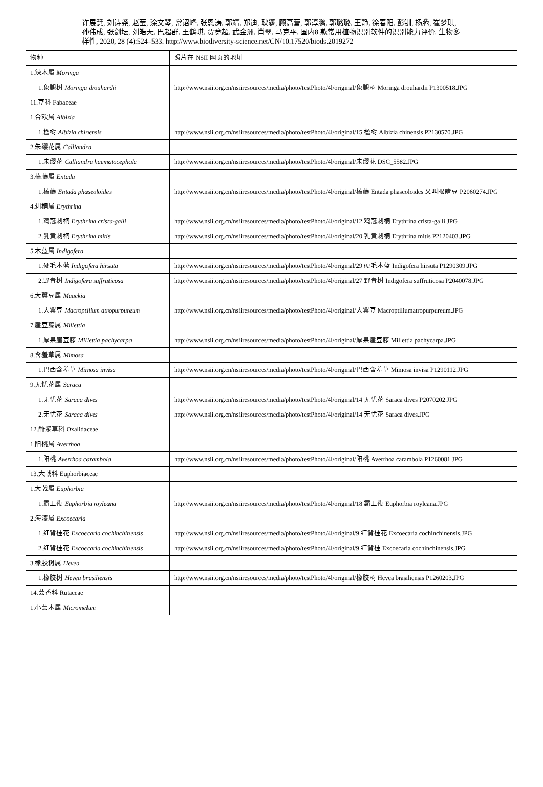许展慧, 刘诗尧, 赵莹, 涂文琴, 常诏峰, 张恩涛, 郭靖, 郑迪, 耿鎏, 顾高营, 郭淳鹏, 郭璐璐, 王静, 徐春阳, 彭钏, 杨腾, 崔梦琪, 孙伟成, 张剑坛, 刘皓天, 巴超群, 王鹤琪, 贾竞超, 武金洲, 肖翠, 马克平. 国内8 款常用植物识别软件的识别能力评价. 生物多样性, 2020, 28 (4):524–533. http://www.biodiversity-science.net/CN/10.17520/biods.2019272
| 物种 | 照片在 NSII 网页的地址 |
| 1.辣木属 Moringa | |
| 1.象腿树 Moringa drouhardii | http://www.nsii.org.cn/nsiiresources/media/photo/testPhoto/4l/original/象腿树 Moringa drouhardii P1300518.JPG |
| 11.豆科 Fabaceae | |
| 1.合欢属 Albizia | |
| 1.楹树 Albizia chinensis | http://www.nsii.org.cn/nsiiresources/media/photo/testPhoto/4l/original/15 楹树 Albizia chinensis P2130570.JPG |
| 2.朱缨花属 Calliandra | |
| 1.朱缨花 Calliandra haematocephala | http://www.nsii.org.cn/nsiiresources/media/photo/testPhoto/4l/original/朱缨花 DSC_5582.JPG |
| 3.榼藤属 Entada | |
| 1.榼藤 Entada phaseoloides | http://www.nsii.org.cn/nsiiresources/media/photo/testPhoto/4l/original/榼藤 Entada phaseoloides 又叫眼睛豆 P2060274.JPG |
| 4.刺桐属 Erythrina | |
| 1.鸡冠刺桐 Erythrina crista-galli | http://www.nsii.org.cn/nsiiresources/media/photo/testPhoto/4l/original/12 鸡冠刺桐 Erythrina crista-galli.JPG |
| 2.乳黄刺桐 Erythrina mitis | http://www.nsii.org.cn/nsiiresources/media/photo/testPhoto/4l/original/20 乳黄刺桐 Erythrina mitis P2120403.JPG |
| 5.木蓝属 Indigofera | |
| 1.硬毛木蓝 Indigofera hirsuta | http://www.nsii.org.cn/nsiiresources/media/photo/testPhoto/4l/original/29 硬毛木蓝 Indigofera hirsuta P1290309.JPG |
| 2.野青树 Indigofera suffruticosa | http://www.nsii.org.cn/nsiiresources/media/photo/testPhoto/4l/original/27 野青树 Indigofera suffruticosa P2040078.JPG |
| 6.大翼豆属 Maackia | |
| 1.大翼豆 Macroptilium atropurpureum | http://www.nsii.org.cn/nsiiresources/media/photo/testPhoto/4l/original/大翼豆 Macroptiliumatropurpureum.JPG |
| 7.崖豆藤属 Millettia | |
| 1.厚果崖豆藤 Millettia pachycarpa | http://www.nsii.org.cn/nsiiresources/media/photo/testPhoto/4l/original/厚果崖豆藤 Millettia pachycarpa.JPG |
| 8.含羞草属 Mimosa | |
| 1.巴西含羞草 Mimosa invisa | http://www.nsii.org.cn/nsiiresources/media/photo/testPhoto/4l/original/巴西含羞草 Mimosa invisa P1290112.JPG |
| 9.无忧花属 Saraca | |
| 1.无忧花 Saraca dives | http://www.nsii.org.cn/nsiiresources/media/photo/testPhoto/4l/original/14 无忧花 Saraca dives P2070202.JPG |
| 2.无忧花 Saraca dives | http://www.nsii.org.cn/nsiiresources/media/photo/testPhoto/4l/original/14 无忧花 Saraca dives.JPG |
| 12.酢浆草科 Oxalidaceae | |
| 1.阳桃属 Averrhoa | |
| 1.阳桃 Averrhoa carambola | http://www.nsii.org.cn/nsiiresources/media/photo/testPhoto/4l/original/阳桃 Averrhoa carambola P1260081.JPG |
| 13.大戟科 Euphorbiaceae | |
| 1.大戟属 Euphorbia | |
| 1.霸王鞭 Euphorbia royleana | http://www.nsii.org.cn/nsiiresources/media/photo/testPhoto/4l/original/18 霸王鞭 Euphorbia royleana.JPG |
| 2.海漆属 Excoecaria | |
| 1.红背桂花 Excoecaria cochinchinensis | http://www.nsii.org.cn/nsiiresources/media/photo/testPhoto/4l/original/9 红背桂花 Excoecaria cochinchinensis.JPG |
| 2.红背桂花 Excoecaria cochinchinensis | http://www.nsii.org.cn/nsiiresources/media/photo/testPhoto/4l/original/9 红背桂 Excoecaria cochinchinensis.JPG |
| 3.橡胶树属 Hevea | |
| 1.橡胶树 Hevea brasiliensis | http://www.nsii.org.cn/nsiiresources/media/photo/testPhoto/4l/original/橡胶树 Hevea brasiliensis P1260203.JPG |
| 14.芸香科 Rutaceae | |
| 1.小芸木属 Micromelum | |